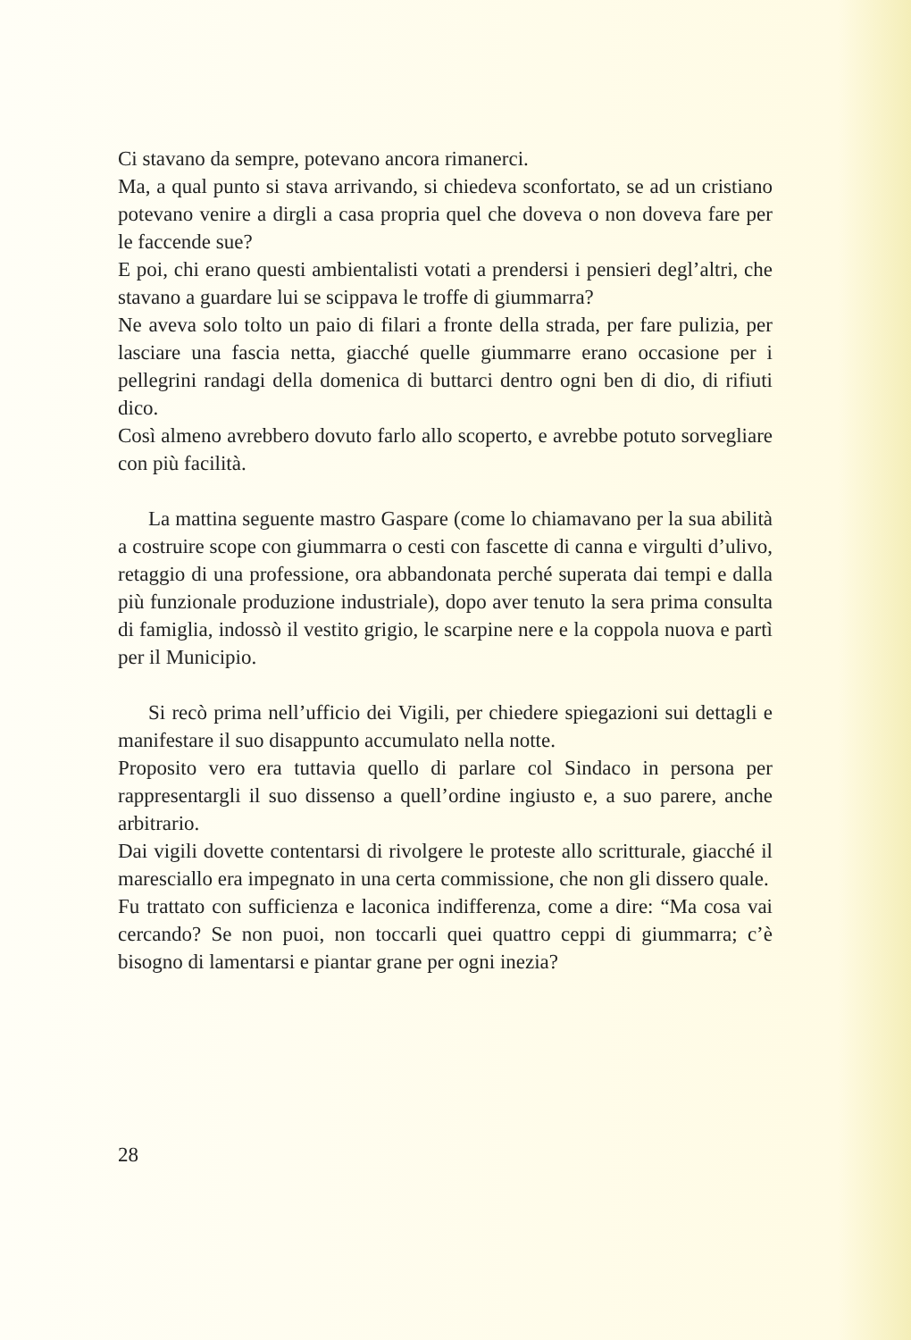Ci stavano da sempre, potevano ancora rimanerci.
Ma, a qual punto si stava arrivando, si chiedeva sconfortato, se ad un cristiano potevano venire a dirgli a casa propria quel che doveva o non doveva fare per le faccende sue?
E poi, chi erano questi ambientalisti votati a prendersi i pensieri degl’altri, che stavano a guardare lui se scippava le troffe di giummarra?
Ne aveva solo tolto un paio di filari a fronte della strada, per fare pulizia, per lasciare una fascia netta, giacché quelle giummarre erano occasione per i pellegrini randagi della domenica di buttarci dentro ogni ben di dio, di rifiuti dico.
Così almeno avrebbero dovuto farlo allo scoperto, e avrebbe potuto sorvegliare con più facilità.
La mattina seguente mastro Gaspare (come lo chiamavano per la sua abilità a costruire scope con giummarra o cesti con fascette di canna e virgulti d’ulivo, retaggio di una professione, ora abbandonata perché superata dai tempi e dalla più funzionale produzione industriale), dopo aver tenuto la sera prima consulta di famiglia, indossò il vestito grigio, le scarpine nere e la coppola nuova e partì per il Municipio.
Si recò prima nell’ufficio dei Vigili, per chiedere spiegazioni sui dettagli e manifestare il suo disappunto accumulato nella notte.
Proposito vero era tuttavia quello di parlare col Sindaco in persona per rappresentargli il suo dissenso a quell’ordine ingiusto e, a suo parere, anche arbitrario.
Dai vigili dovette contentarsi di rivolgere le proteste allo scritturale, giacché il maresciallo era impegnato in una certa commissione, che non gli dissero quale.
Fu trattato con sufficienza e laconica indifferenza, come a dire: “Ma cosa vai cercando? Se non puoi, non toccarli quei quattro ceppi di giummarra; c’è bisogno di lamentarsi e piantar grane per ogni inezia?
28